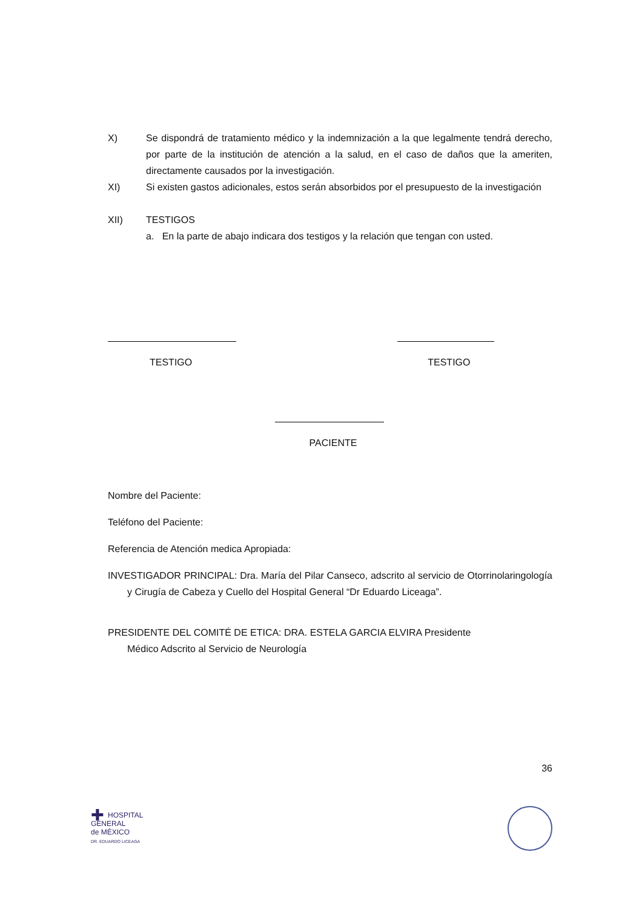X) Se dispondrá de tratamiento médico y la indemnización a la que legalmente tendrá derecho, por parte de la institución de atención a la salud, en el caso de daños que la ameriten, directamente causados por la investigación.
XI) Si existen gastos adicionales, estos serán absorbidos por el presupuesto de la investigación
XII) TESTIGOS
a. En la parte de abajo indicara dos testigos y la relación que tengan con usted.
TESTIGO TESTIGO
PACIENTE
Nombre del Paciente:
Teléfono del Paciente:
Referencia de Atención medica Apropiada:
INVESTIGADOR PRINCIPAL: Dra. María del Pilar Canseco, adscrito al servicio de Otorrinolaringología y Cirugía de Cabeza y Cuello del Hospital General “Dr Eduardo Liceaga”.
PRESIDENTE DEL COMITÉ DE ETICA: DRA. ESTELA GARCIA ELVIRA Presidente
Médico Adscrito al Servicio de Neurología
36
✚ HOSPITAL
GENERAL
de MÉXICO
DR. EDUARDO LICEAGA